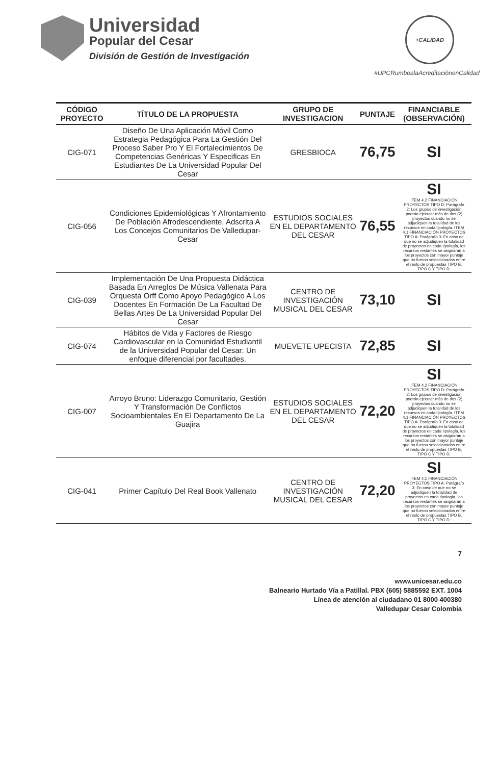Universidad
Popular del Cesar
División de Gestión de Investigación
+CALIDAD
#UPCRumboalaAcreditaciónenCalidad
| CÓDIGO PROYECTO | TÍTULO DE LA PROPUESTA | GRUPO DE INVESTIGACION | PUNTAJE | FINANCIABLE (OBSERVACIÓN) |
| --- | --- | --- | --- | --- |
| CIG-071 | Diseño De Una Aplicación Móvil Como Estrategia Pedagógica Para La Gestión Del Proceso Saber Pro Y El Fortalecimientos De Competencias Genéricas Y Especificas En Estudiantes De La Universidad Popular Del Cesar | GRESBIOCA | 76,75 | SI |
| CIG-056 | Condiciones Epidemiológicas Y Afrontamiento De Población Afrodescendiente, Adscrita A Los Concejos Comunitarios De Valledupar- Cesar | ESTUDIOS SOCIALES EN EL DEPARTAMENTO DEL CESAR | 76,55 | SI ITEM 4.2 FINANCIACIÓN PROYECTOS TIPO D: Parágrafo 2: Los grupos de investigación podrán ejecutar más de dos (2) proyectos cuando no se adjudiquen la totalidad de los recursos en cada tipología. ITEM 4.1 FINANCIACIÓN PROYECTOS TIPO A: Parágrafo 3: En caso de que no se adjudiquen la totalidad de proyectos en cada tipología, los recursos restantes se asignarán a los proyectos con mayor puntaje que no fueron seleccionados entre el resto de propuestas TIPO B, TIPO C Y TIPO D. |
| CIG-039 | Implementación De Una Propuesta Didáctica Basada En Arreglos De Música Vallenata Para Orquesta Orff Como Apoyo Pedagógico A Los Docentes En Formación De La Facultad De Bellas Artes De La Universidad Popular Del Cesar | CENTRO DE INVESTIGACIÓN MUSICAL DEL CESAR | 73,10 | SI |
| CIG-074 | Hábitos de Vida y Factores de Riesgo Cardiovascular en la Comunidad Estudiantil de la Universidad Popular del Cesar: Un enfoque diferencial por facultades. | MUEVETE UPECISTA | 72,85 | SI |
| CIG-007 | Arroyo Bruno: Liderazgo Comunitario, Gestión Y Transformación De Conflictos Socioambientales En El Departamento De La Guajira | ESTUDIOS SOCIALES EN EL DEPARTAMENTO DEL CESAR | 72,20 | SI ITEM 4.2 FINANCIACIÓN PROYECTOS TIPO D: Parágrafo 2: Los grupos de investigación podrán ejecutar más de dos (2) proyectos cuando no se adjudiquen la totalidad de los recursos en cada tipología. ITEM 4.1 FINANCIACIÓN PROYECTOS TIPO A: Parágrafo 3: En caso de que no se adjudiquen la totalidad de proyectos en cada tipología, los recursos restantes se asignarán a los proyectos con mayor puntaje que no fueron seleccionados entre el resto de propuestas TIPO B, TIPO C Y TIPO D. |
| CIG-041 | Primer Capítulo Del Real Book Vallenato | CENTRO DE INVESTIGACIÓN MUSICAL DEL CESAR | 72,20 | SI ITEM 4.1 FINANCIACIÓN PROYECTOS TIPO A: Parágrafo 3: En caso de que no se adjudiquen la totalidad de proyectos en cada tipología, los recursos restantes se asignarán a los proyectos con mayor puntaje que no fueron seleccionados entre el resto de propuestas TIPO B, TIPO C Y TIPO D. |
7
www.unicesar.edu.co
Balneario Hurtado Vía a Patillal. PBX (605) 5885592 EXT. 1004
Línea de atención al ciudadano 01 8000 400380
Valledupar Cesar Colombia